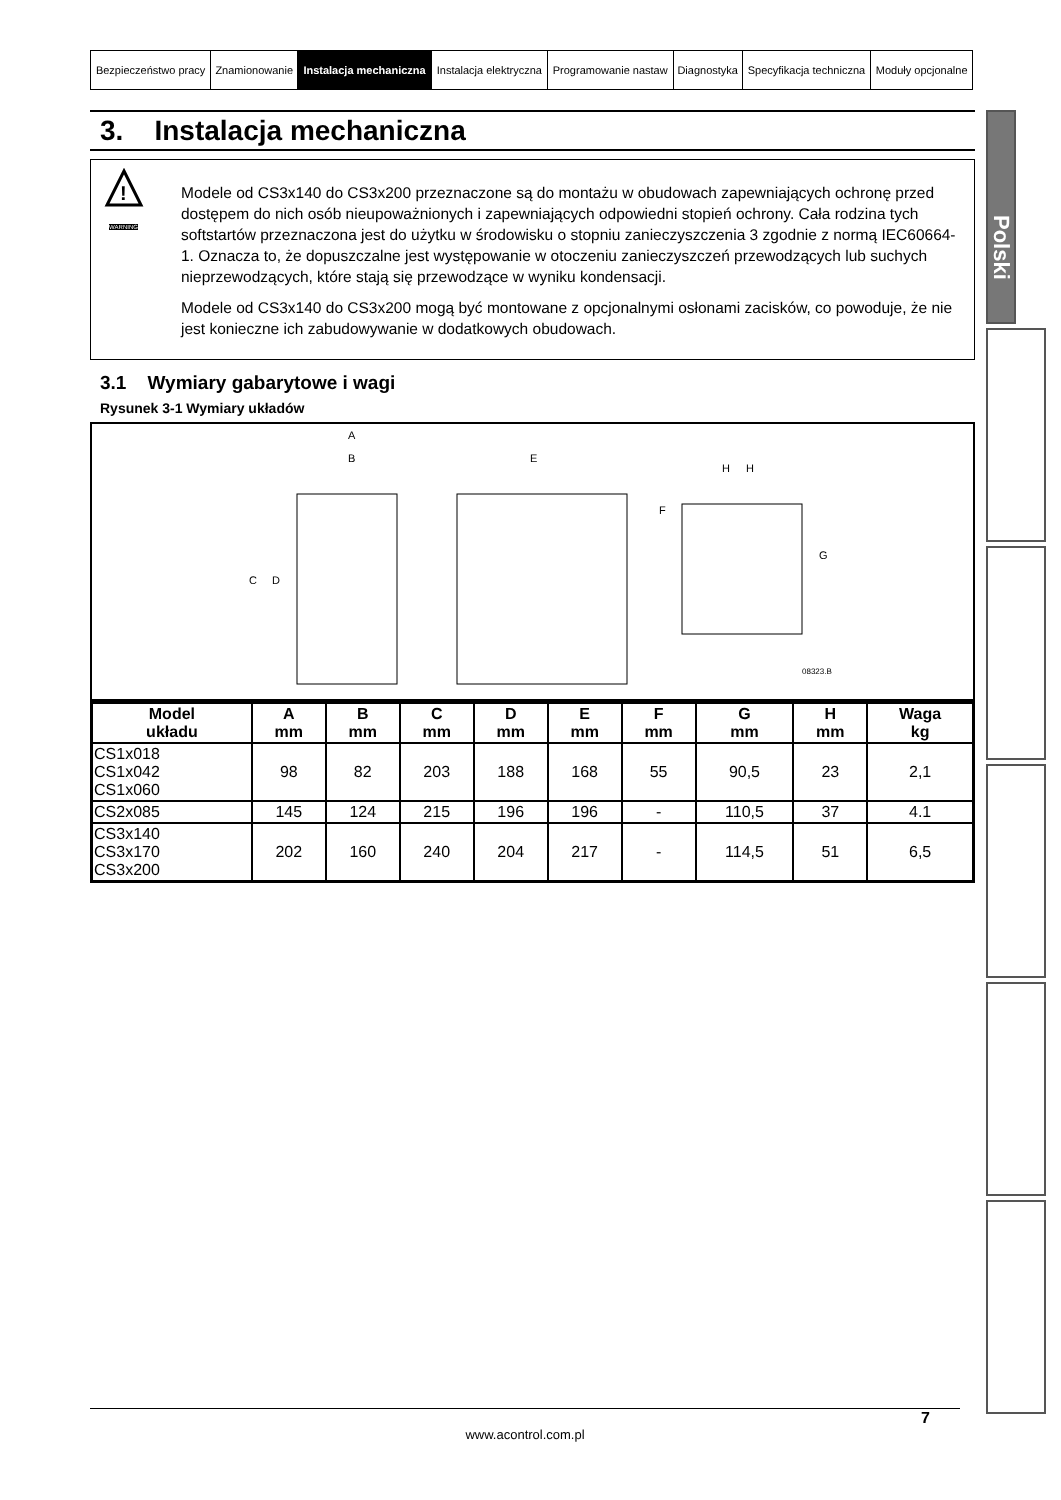| Bezpieczeństwo pracy | Znamionowanie | Instalacja mechaniczna | Instalacja elektryczna | Programowanie nastaw | Diagnostyka | Specyfikacja techniczna | Moduły opcjonalne |
3. Instalacja mechaniczna
!
WARNING
Modele od CS3x140 do CS3x200 przeznaczone są do montażu w obudowach zapewniających ochronę przed dostępem do nich osób nieupoważnionych i zapewniających odpowiedni stopień ochrony. Cała rodzina tych softstartów przeznaczona jest do użytku w środowisku o stopniu zanieczyszczenia 3 zgodnie z normą IEC60664-1. Oznacza to, że dopuszczalne jest występowanie w otoczeniu zanieczyszczeń przewodzących lub suchych nieprzewodzących, które stają się przewodzące w wyniku kondensacji.
Modele od CS3x140 do CS3x200 mogą być montowane z opcjonalnymi osłonami zacisków, co powoduje, że nie jest konieczne ich zabudowywanie w dodatkowych obudowach.
3.1 Wymiary gabarytowe i wagi
Rysunek 3-1 Wymiary układów
A
B
C
D
E
F
G
H
H
08323.B
| Model układu | A mm | B mm | C mm | D mm | E mm | F mm | G mm | H mm | Waga kg |
| --- | --- | --- | --- | --- | --- | --- | --- | --- | --- |
| CS1x018 CS1x042 CS1x060 | 98 | 82 | 203 | 188 | 168 | 55 | 90,5 | 23 | 2,1 |
| CS2x085 | 145 | 124 | 215 | 196 | 196 | - | 110,5 | 37 | 4.1 |
| CS3x140 CS3x170 CS3x200 | 202 | 160 | 240 | 204 | 217 | - | 114,5 | 51 | 6,5 |
Polski
7
www.acontrol.com.pl